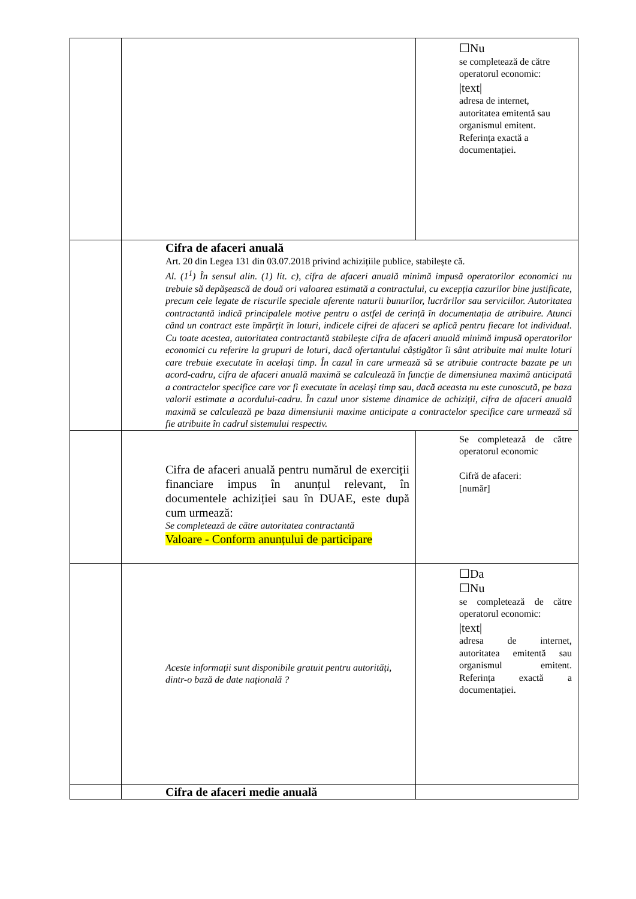| | | ☐Nu se completează de către operatorul economic: /text/ adresa de internet, autoritatea emitentă sau organismul emitent. Referința exactă a documentației. |
| | Cifra de afaceri anuală Art. 20 din Legea 131 din 03.07.2018 privind achizițiile publice, stabilește că. Al. (1<sup>1</sup>) În sensul alin. (1) lit. c), cifra de afaceri anuală minimă impusă operatorilor economici nu trebuie să depășească de două ori valoarea estimată a contractului, cu excepția cazurilor bine justificate, precum cele legate de riscurile speciale aferente naturii bunurilor, lucrărilor sau serviciilor. Autoritatea contractantă indică principalele motive pentru o astfel de cerință în documentația de atribuire. Atunci când un contract este împărțit în loturi, indicele cifrei de afaceri se aplică pentru fiecare lot individual. Cu toate acestea, autoritatea contractantă stabilește cifra de afaceri anuală minimă impusă operatorilor economici cu referire la grupuri de loturi, dacă ofertantului câștigător îi sânt atribuite mai multe loturi care trebuie executate în același timp. În cazul în care urmează să se atribuie contracte bazate pe un acord-cadru, cifra de afaceri anuală maximă se calculează în funcție de dimensiunea maximă anticipată a contractelor specifice care vor fi executate în același timp sau, dacă aceasta nu este cunoscută, pe baza valorii estimate a acordului-cadru. În cazul unor sisteme dinamice de achiziții, cifra de afaceri anuală maximă se calculează pe baza dimensiunii maxime anticipate a contractelor specifice care urmează să fie atribuite în cadrul sistemului respectiv. | |
| | Cifra de afaceri anuală pentru numărul de exerciții financiare impus în anunțul relevant, în documentele achiziției sau în DUAE, este după cum urmează: Se completează de către autoritatea contractantă Valoare - Conform anunțului de participare | Se completează de către operatorul economic Cifră de afaceri: [număr] |
| | Aceste informații sunt disponibile gratuit pentru autorități, dintr-o bază de date națională ? | ☐Da ☐Nu se completează de către operatorul economic: /text/ adresa de internet, autoritatea emitentă sau organismul emitent. Referința exactă a documentației. |
| | Cifra de afaceri medie anuală | |